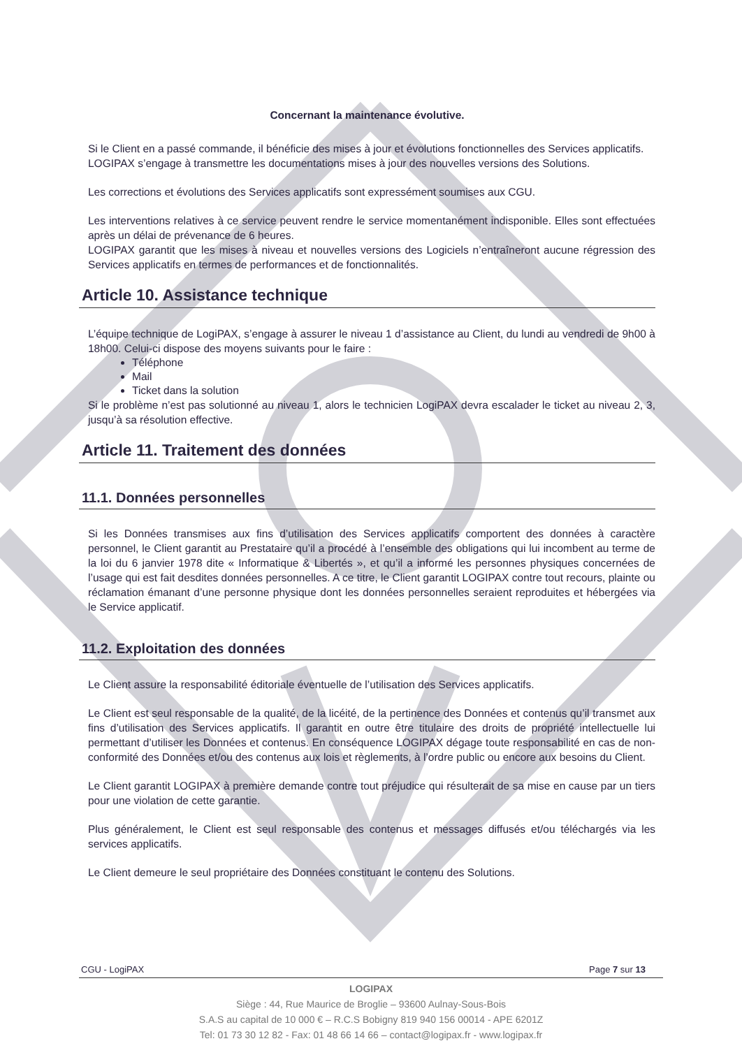Concernant la maintenance évolutive.
Si le Client en a passé commande, il bénéficie des mises à jour et évolutions fonctionnelles des Services applicatifs.
LOGIPAX s’engage à transmettre les documentations mises à jour des nouvelles versions des Solutions.
Les corrections et évolutions des Services applicatifs sont expressément soumises aux CGU.
Les interventions relatives à ce service peuvent rendre le service momentanément indisponible. Elles sont effectuées après un délai de prévenance de 6 heures.
LOGIPAX garantit que les mises à niveau et nouvelles versions des Logiciels n’entraîneront aucune régression des Services applicatifs en termes de performances et de fonctionnalités.
Article 10. Assistance technique
L’équipe technique de LogiPAX, s’engage à assurer le niveau 1 d’assistance au Client, du lundi au vendredi de 9h00 à 18h00. Celui-ci dispose des moyens suivants pour le faire :
Téléphone
Mail
Ticket dans la solution
Si le problème n’est pas solutionné au niveau 1, alors le technicien LogiPAX devra escalader le ticket au niveau 2, 3, jusqu’à sa résolution effective.
Article 11. Traitement des données
11.1. Données personnelles
Si les Données transmises aux fins d’utilisation des Services applicatifs comportent des données à caractère personnel, le Client garantit au Prestataire qu’il a procédé à l’ensemble des obligations qui lui incombent au terme de la loi du 6 janvier 1978 dite « Informatique & Libertés », et qu’il a informé les personnes physiques concernées de l’usage qui est fait desdites données personnelles. A ce titre, le Client garantit LOGIPAX contre tout recours, plainte ou réclamation émanant d’une personne physique dont les données personnelles seraient reproduites et hébergées via le Service applicatif.
11.2. Exploitation des données
Le Client assure la responsabilité éditoriale éventuelle de l’utilisation des Services applicatifs.
Le Client est seul responsable de la qualité, de la licéité, de la pertinence des Données et contenus qu’il transmet aux fins d’utilisation des Services applicatifs. Il garantit en outre être titulaire des droits de propriété intellectuelle lui permettant d’utiliser les Données et contenus. En conséquence LOGIPAX dégage toute responsabilité en cas de non-conformité des Données et/ou des contenus aux lois et règlements, à l’ordre public ou encore aux besoins du Client.
Le Client garantit LOGIPAX à première demande contre tout préjudice qui résulterait de sa mise en cause par un tiers pour une violation de cette garantie.
Plus généralement, le Client est seul responsable des contenus et messages diffusés et/ou téléchargés via les services applicatifs.
Le Client demeure le seul propriétaire des Données constituant le contenu des Solutions.
CGU - LogiPAX Page 7 sur 13
LOGIPAX
Siège : 44, Rue Maurice de Broglie – 93600 Aulnay-Sous-Bois
S.A.S au capital de 10 000 € – R.C.S Bobigny 819 940 156 00014 - APE 6201Z
Tel: 01 73 30 12 82 - Fax: 01 48 66 14 66 – contact@logipax.fr - www.logipax.fr